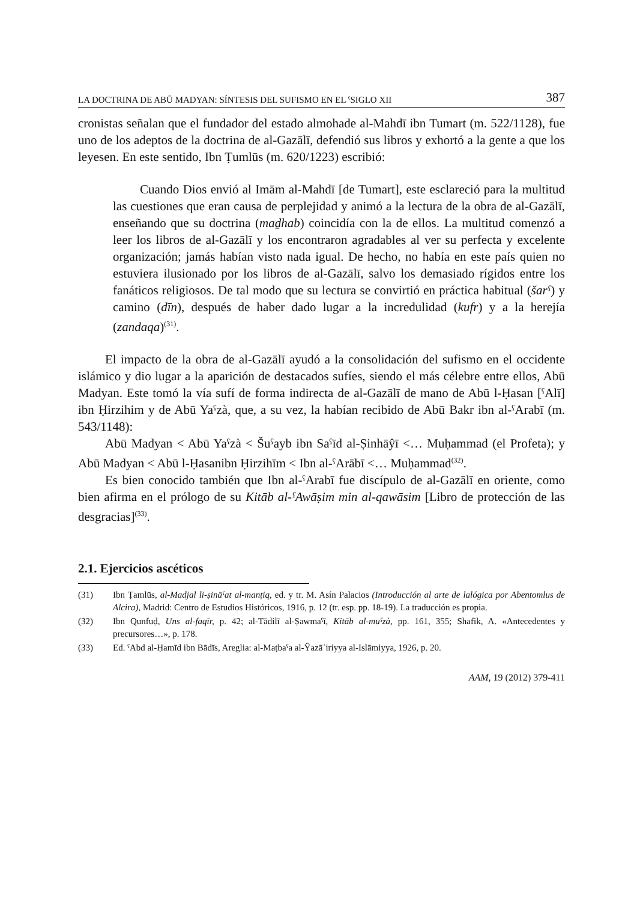LA DOCTRINA DE ABŪ MADYAN: SÍNTESIS DEL SUFISMO EN EL ˁSIGLO XII 387
cronistas señalan que el fundador del estado almohade al-Mahdī ibn Tumart (m. 522/1128), fue uno de los adeptos de la doctrina de al-Gazālī, defendió sus libros y exhortó a la gente a que los leyesen. En este sentido, Ibn Ṭumlūs (m. 620/1223) escribió:
Cuando Dios envió al Imām al-Mahdī [de Tumart], este esclareció para la multitud las cuestiones que eran causa de perplejidad y animó a la lectura de la obra de al-Gazālī, enseñando que su doctrina (maḏhab) coincidía con la de ellos. La multitud comenzó a leer los libros de al-Gazālī y los encontraron agradables al ver su perfecta y excelente organización; jamás habían visto nada igual. De hecho, no había en este país quien no estuviera ilusionado por los libros de al-Gazālī, salvo los demasiado rígidos entre los fanáticos religiosos. De tal modo que su lectura se convirtió en práctica habitual (šarˁ) y camino (dīn), después de haber dado lugar a la incredulidad (kufr) y a la herejía (zandaqa)<sup>(31)</sup>.
El impacto de la obra de al-Gazālī ayudó a la consolidación del sufismo en el occidente islámico y dio lugar a la aparición de destacados sufíes, siendo el más célebre entre ellos, Abū Madyan. Este tomó la vía sufí de forma indirecta de al-Gazālī de mano de Abū l-Ḥasan [ˁAlī] ibn Ḥirzihim y de Abū Yaˁzà, que, a su vez, la habían recibido de Abū Bakr ibn al-ˁArabī (m. 543/1148):
Abū Madyan < Abū Yaˁzà < Šuˁayb ibn Saˁīd al-Ṣinhāŷī <… Muḥammad (el Profeta); y Abū Madyan < Abū l-Ḥasanibn Ḥirzihīm < Ibn al-ˁArābī <… Muḥammad<sup>(32)</sup>.
Es bien conocido también que Ibn al-ˁArabī fue discípulo de al-Gazālī en oriente, como bien afirma en el prólogo de su Kitāb al-ˁAwāṣim min al-qawāsim [Libro de protección de las desgracias]<sup>(33)</sup>.
2.1. Ejercicios ascéticos
(31) Ibn Ṭamlūs, al-Madjal li-ṣināˁat al-manṭiq, ed. y tr. M. Asín Palacios (Introducción al arte de lalógica por Abentomlus de Alcira), Madrid: Centro de Estudios Históricos, 1916, p. 12 (tr. esp. pp. 18-19). La traducción es propia.
(32) Ibn Qunfuḏ, Uns al-faqīr, p. 42; al-Tādilī al-Ṣawmaˁī, Kitāb al-muˁzà, pp. 161, 355; Shafik, A. «Antecedentes y precursores…», p. 178.
(33) Ed. ˁAbd al-Ḥamīd ibn Bādīs, Areglia: al-Maṭbaˁa al-Ŷazāʾiriyya al-Islāmiyya, 1926, p. 20.
AAM, 19 (2012) 379-411